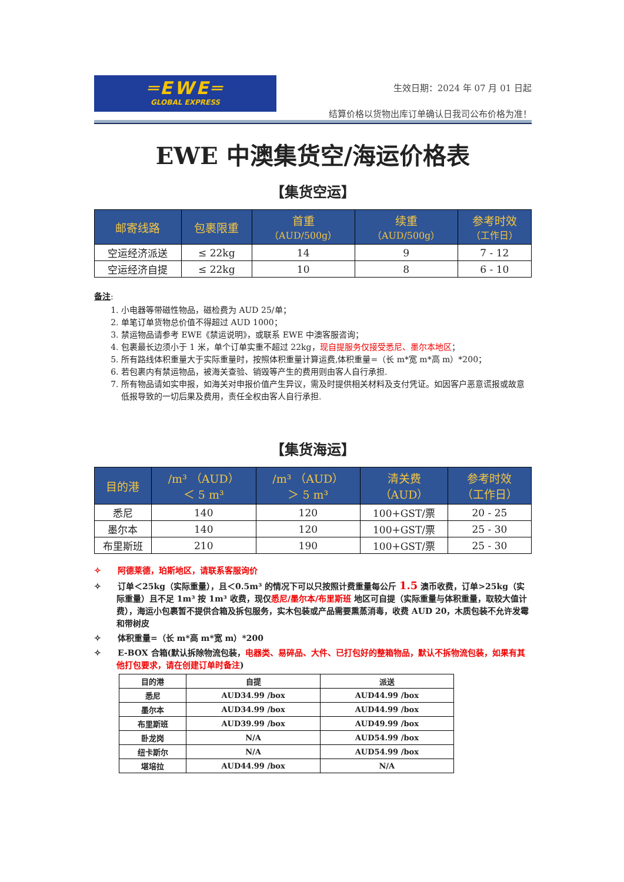═EWE═
GLOBAL EXPRESS
生效日期：2024 年 07 月 01 日起
结算价格以货物出库订单确认日我司公布价格为准！
EWE 中澳集货空/海运价格表
【集货空运】
| 邮寄线路 | 包裹限重 | 首重 （AUD/500g） | 续重 （AUD/500g） | 参考时效 （工作日） |
| --- | --- | --- | --- | --- |
| 空运经济派送 | ≤ 22kg | 14 | 9 | 7 - 12 |
| 空运经济自提 | ≤ 22kg | 10 | 8 | 6 - 10 |
备注:
1. 小电器等带磁性物品，磁检费为 AUD 25/单；
2. 单笔订单货物总价值不得超过 AUD 1000；
3. 禁运物品请参考 EWE《禁运说明》，或联系 EWE 中澳客服咨询；
4. 包裹最长边须小于 1 米，单个订单实重不超过 22kg，现自提服务仅接受悉尼、墨尔本地区；
5. 所有路线体积重量大于实际重量时，按照体积重量计算运费,体积重量=（长 m*宽 m*高 m）*200；
6. 若包裹内有禁运物品，被海关查验、销毁等产生的费用则由客人自行承担.
7. 所有物品请如实申报，如海关对申报价值产生异议，需及时提供相关材料及支付凭证。如因客户恶意谎报或故意低报导致的一切后果及费用，责任全权由客人自行承担.
【集货海运】
| 目的港 | /m³ （AUD） ＜ 5 m³ | /m³ （AUD） ＞ 5 m³ | 清关费 （AUD） | 参考时效 （工作日） |
| --- | --- | --- | --- | --- |
| 悉尼 | 140 | 120 | 100+GST/票 | 20 - 25 |
| 墨尔本 | 140 | 120 | 100+GST/票 | 25 - 30 |
| 布里斯班 | 210 | 190 | 100+GST/票 | 25 - 30 |
✧　　阿德莱德，珀斯地区，请联系客服询价
✧　　订单＜25kg（实际重量），且＜0.5m³ 的情况下可以只按照计费重量每公斤 1.5 澳币收费，订单>25kg（实际重量）且不足 1m³ 按 1m³ 收费，现仅悉尼/墨尔本/布里斯班 地区可自提（实际重量与体积重量，取较大值计费），海运小包裹暂不提供合箱及拆包服务，实木包装或产品需要熏蒸消毒，收费 AUD 20，木质包装不允许发霉和带树皮
✧　　体积重量=（长 m*高 m*宽 m）*200
✧　　E-BOX 合箱(默认拆除物流包装，电器类、易碎品、大件、已打包好的整箱物品，默认不拆物流包装，如果有其他打包要求，请在创建订单时备注)
| 目的港 | 自提 | 派送 |
| --- | --- | --- |
| 悉尼 | AUD34.99 /box | AUD44.99 /box |
| 墨尔本 | AUD34.99 /box | AUD44.99 /box |
| 布里斯班 | AUD39.99 /box | AUD49.99 /box |
| 卧龙岗 | N/A | AUD54.99 /box |
| 纽卡斯尔 | N/A | AUD54.99 /box |
| 堪培拉 | AUD44.99 /box | N/A |